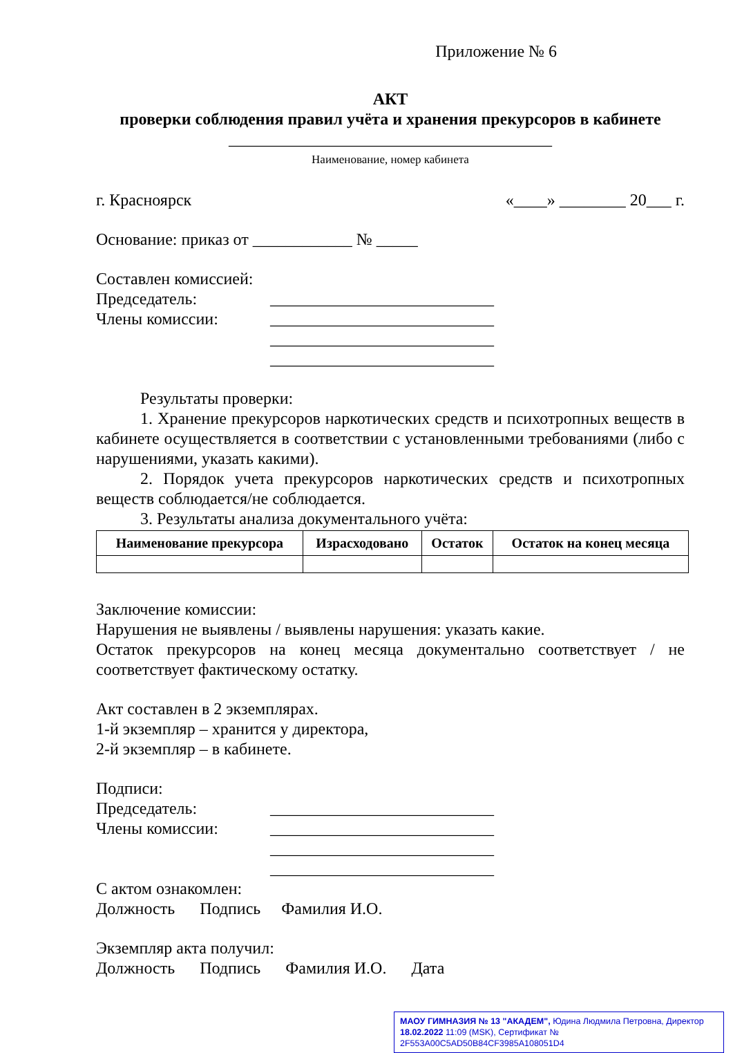Приложение № 6
АКТ
проверки соблюдения правил учёта и хранения прекурсоров в кабинете
_______________________________________
Наименование, номер кабинета
г. Красноярск «____» ________ 20___ г.
Основание: приказ от ____________ № _____
Составлен комиссией:
Председатель: ___________________________
Члены комиссии: ___________________________
___________________________
___________________________
Результаты проверки:
1. Хранение прекурсоров наркотических средств и психотропных веществ в кабинете осуществляется в соответствии с установленными требованиями (либо с нарушениями, указать какими).
2. Порядок учета прекурсоров наркотических средств и психотропных веществ соблюдается/не соблюдается.
3. Результаты анализа документального учёта:
| Наименование прекурсора | Израсходовано | Остаток | Остаток на конец месяца |
| --- | --- | --- | --- |
Заключение комиссии:
Нарушения не выявлены / выявлены нарушения: указать какие.
Остаток прекурсоров на конец месяца документально соответствует / не соответствует фактическому остатку.
Акт составлен в 2 экземплярах.
1-й экземпляр – хранится у директора,
2-й экземпляр – в кабинете.
Подписи:
Председатель: ___________________________
Члены комиссии: ___________________________
___________________________
___________________________
С актом ознакомлен:
Должность Подпись Фамилия И.О.
Экземпляр акта получил:
Должность Подпись Фамилия И.О. Дата
МАОУ ГИМНАЗИЯ № 13 "АКАДЕМ", Юдина Людмила Петровна, Директор
18.02.2022 11:09 (MSK), Сертификат № 2F553A00C5AD50B84CF3985A108051D4